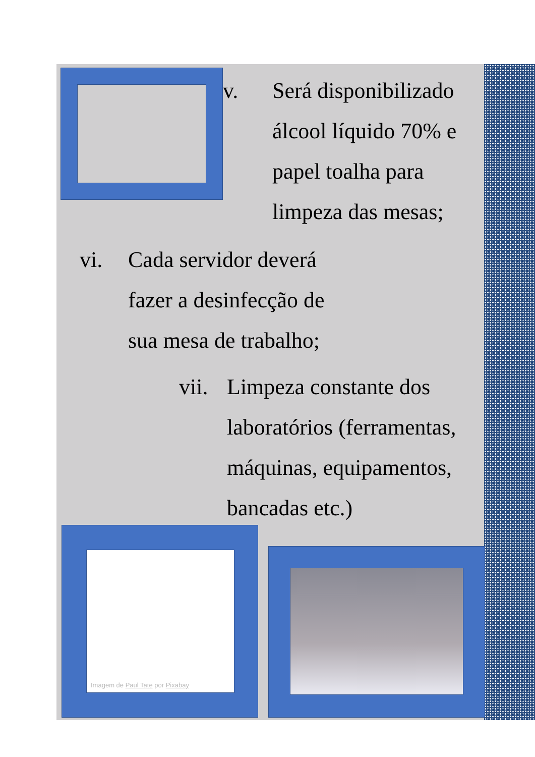v.
Será disponibilizado
álcool líquido 70% e
papel toalha para
limpeza das mesas;
vi.
Cada servidor deverá
fazer a desinfecção de
sua mesa de trabalho;
vii.
Limpeza constante dos
laboratórios (ferramentas,
máquinas, equipamentos,
bancadas etc.)
Imagem de Paul Tate por Pixabay